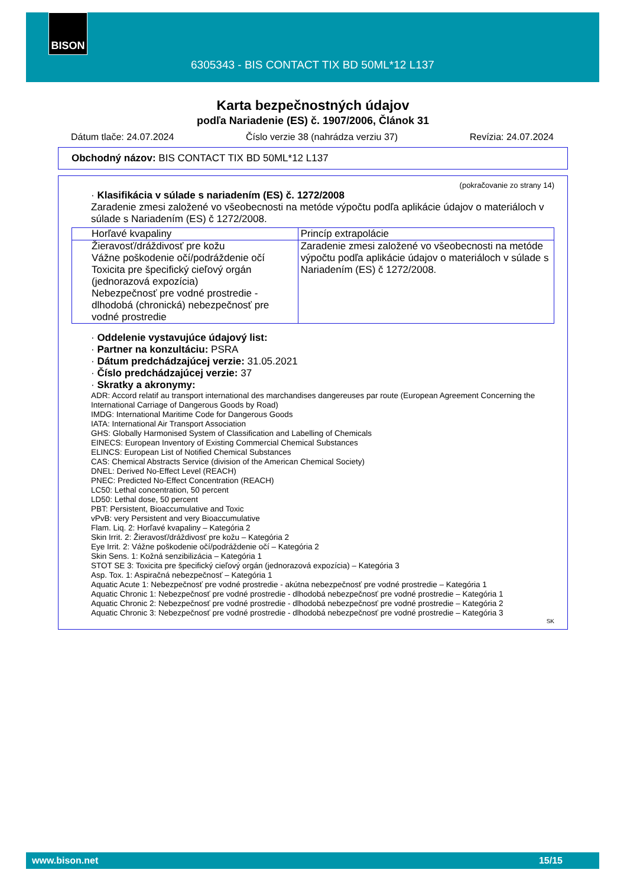BISON
6305343 - BIS CONTACT TIX BD 50ML*12 L137
Karta bezpečnostných údajov
podľa Nariadenie (ES) č. 1907/2006, Článok 31
Dátum tlače: 24.07.2024 Číslo verzie 38 (nahrádza verziu 37) Revízia: 24.07.2024
Obchodný názov: BIS CONTACT TIX BD 50ML*12 L137
(pokračovanie zo strany 14)
· Klasifikácia v súlade s nariadením (ES) č. 1272/2008
Zaradenie zmesi založené vo všeobecnosti na metóde výpočtu podľa aplikácie údajov o materiáloch v súlade s Nariadením (ES) č 1272/2008.
| Horľavé kvapaliny | Princíp extrapolácie |
| Žieravosť/dráždivosť pre kožu Vážne poškodenie očí/podráždenie očí Toxicita pre špecifický cieľový orgán (jednorazová expozícia) Nebezpečnosť pre vodné prostredie - dlhodobá (chronická) nebezpečnosť pre vodné prostredie | Zaradenie zmesi založené vo všeobecnosti na metóde výpočtu podľa aplikácie údajov o materiáloch v súlade s Nariadením (ES) č 1272/2008. |
· Oddelenie vystavujúce údajový list:
· Partner na konzultáciu: PSRA
· Dátum predchádzajúcej verzie: 31.05.2021
· Číslo predchádzajúcej verzie: 37
· Skratky a akronymy:
ADR: Accord relatif au transport international des marchandises dangereuses par route (European Agreement Concerning the International Carriage of Dangerous Goods by Road)
IMDG: International Maritime Code for Dangerous Goods
IATA: International Air Transport Association
GHS: Globally Harmonised System of Classification and Labelling of Chemicals
EINECS: European Inventory of Existing Commercial Chemical Substances
ELINCS: European List of Notified Chemical Substances
CAS: Chemical Abstracts Service (division of the American Chemical Society)
DNEL: Derived No-Effect Level (REACH)
PNEC: Predicted No-Effect Concentration (REACH)
LC50: Lethal concentration, 50 percent
LD50: Lethal dose, 50 percent
PBT: Persistent, Bioaccumulative and Toxic
vPvB: very Persistent and very Bioaccumulative
Flam. Liq. 2: Horľavé kvapaliny – Kategória 2
Skin Irrit. 2: Žieravosť/dráždivosť pre kožu – Kategória 2
Eye Irrit. 2: Vážne poškodenie očí/podráždenie očí – Kategória 2
Skin Sens. 1: Kožná senzibilizácia – Kategória 1
STOT SE 3: Toxicita pre špecifický cieľový orgán (jednorazová expozícia) – Kategória 3
Asp. Tox. 1: Aspiračná nebezpečnosť – Kategória 1
Aquatic Acute 1: Nebezpečnosť pre vodné prostredie - akútna nebezpečnosť pre vodné prostredie – Kategória 1
Aquatic Chronic 1: Nebezpečnosť pre vodné prostredie - dlhodobá nebezpečnosť pre vodné prostredie – Kategória 1
Aquatic Chronic 2: Nebezpečnosť pre vodné prostredie - dlhodobá nebezpečnosť pre vodné prostredie – Kategória 2
Aquatic Chronic 3: Nebezpečnosť pre vodné prostredie - dlhodobá nebezpečnosť pre vodné prostredie – Kategória 3
SK
www.bison.net 15/15